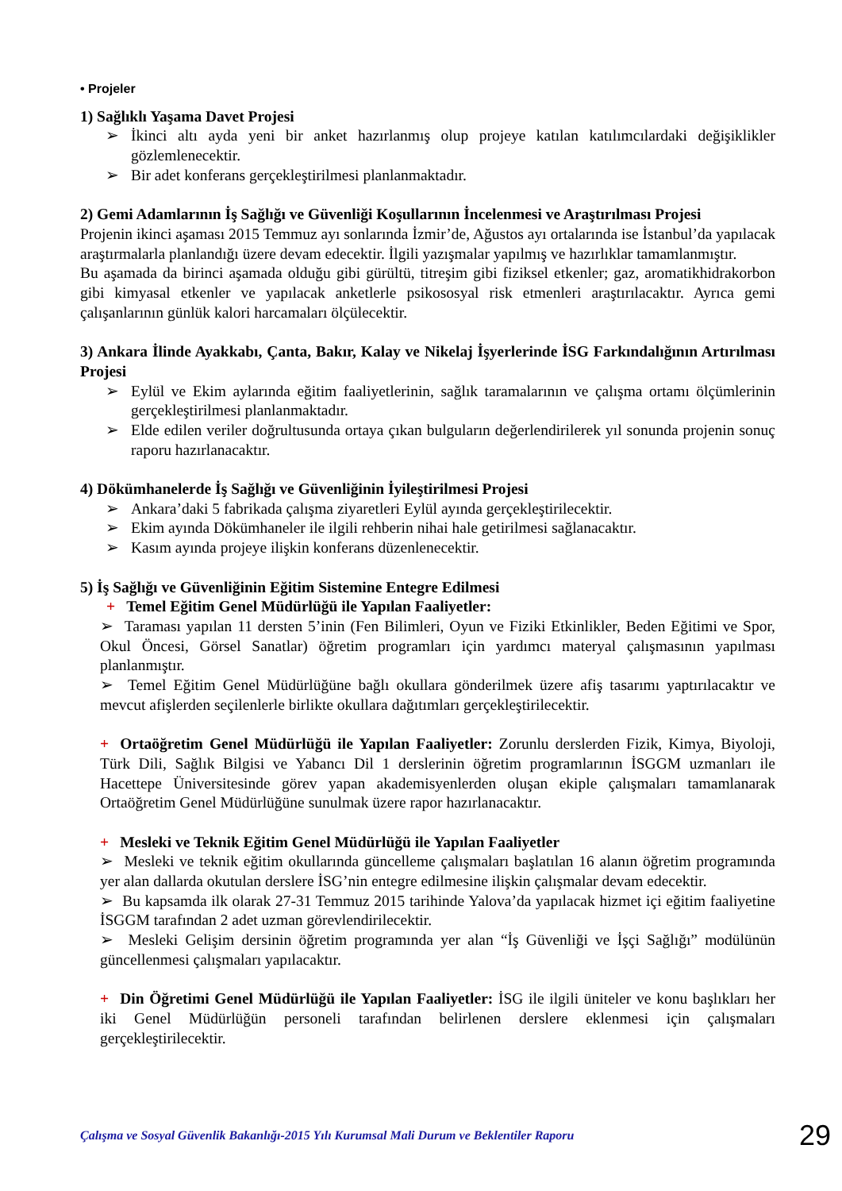• Projeler
1) Sağlıklı Yaşama Davet Projesi
➢ İkinci altı ayda yeni bir anket hazırlanmış olup projeye katılan katılımcılardaki değişiklikler gözlemlenecektir.
➢ Bir adet konferans gerçekleştirilmesi planlanmaktadır.
2) Gemi Adamlarının İş Sağlığı ve Güvenliği Koşullarının İncelenmesi ve Araştırılması Projesi
Projenin ikinci aşaması 2015 Temmuz ayı sonlarında İzmir’de, Ağustos ayı ortalarında ise İstanbul’da yapılacak araştırmalarla planlandığı üzere devam edecektir. İlgili yazışmalar yapılmış ve hazırlıklar tamamlanmıştır.
Bu aşamada da birinci aşamada olduğu gibi gürültü, titreşim gibi fiziksel etkenler; gaz, aromatikhidrakorbon gibi kimyasal etkenler ve yapılacak anketlerle psikososyal risk etmenleri araştırılacaktır. Ayrıca gemi çalışanlarının günlük kalori harcamaları ölçülecektir.
3) Ankara İlinde Ayakkabı, Çanta, Bakır, Kalay ve Nikelaj İşyerlerinde İSG Farkındalığının Artırılması Projesi
➢ Eylül ve Ekim aylarında eğitim faaliyetlerinin, sağlık taramalarının ve çalışma ortamı ölçümlerinin gerçekleştirilmesi planlanmaktadır.
➢ Elde edilen veriler doğrultusunda ortaya çıkan bulguların değerlendirilerek yıl sonunda projenin sonuç raporu hazırlanacaktır.
4) Dökümhanelerde İş Sağlığı ve Güvenliğinin İyileştirilmesi Projesi
➢ Ankara’daki 5 fabrikada çalışma ziyaretleri Eylül ayında gerçekleştirilecektir.
➢ Ekim ayında Dökümhaneler ile ilgili rehberin nihai hale getirilmesi sağlanacaktır.
➢ Kasım ayında projeye ilişkin konferans düzenlenecektir.
5) İş Sağlığı ve Güvenliğinin Eğitim Sistemine Entegre Edilmesi
+ Temel Eğitim Genel Müdürlüğü ile Yapılan Faaliyetler:
➢ Taraması yapılan 11 dersten 5’inin (Fen Bilimleri, Oyun ve Fiziki Etkinlikler, Beden Eğitimi ve Spor, Okul Öncesi, Görsel Sanatlar) öğretim programları için yardımcı materyal çalışmasının yapılması planlanmıştır.
➢ Temel Eğitim Genel Müdürlüğüne bağlı okullara gönderilmek üzere afiş tasarımı yaptırılacaktır ve mevcut afişlerden seçilenlerle birlikte okullara dağıtımları gerçekleştirilecektir.
+ Ortaöğretim Genel Müdürlüğü ile Yapılan Faaliyetler: Zorunlu derslerden Fizik, Kimya, Biyoloji, Türk Dili, Sağlık Bilgisi ve Yabancı Dil 1 derslerinin öğretim programlarının İSGGM uzmanları ile Hacettepe Üniversitesinde görev yapan akademisyenlerden oluşan ekiple çalışmaları tamamlanarak Ortaöğretim Genel Müdürlüğüne sunulmak üzere rapor hazırlanacaktır.
+ Mesleki ve Teknik Eğitim Genel Müdürlüğü ile Yapılan Faaliyetler
➢ Mesleki ve teknik eğitim okullarında güncelleme çalışmaları başlatılan 16 alanın öğretim programında yer alan dallarda okutulan derslere İSG’nin entegre edilmesine ilişkin çalışmalar devam edecektir.
➢ Bu kapsamda ilk olarak 27-31 Temmuz 2015 tarihinde Yalova’da yapılacak hizmet içi eğitim faaliyetine İSGGM tarafından 2 adet uzman görevlendirilecektir.
➢ Mesleki Gelişim dersinin öğretim programında yer alan “İş Güvenliği ve İşçi Sağlığı” modülünün güncellenmesi çalışmaları yapılacaktır.
+ Din Öğretimi Genel Müdürlüğü ile Yapılan Faaliyetler: İSG ile ilgili üniteler ve konu başlıkları her iki Genel Müdürlüğün personeli tarafından belirlenen derslere eklenmesi için çalışmaları gerçekleştirilecektir.
Çalışma ve Sosyal Güvenlik Bakanlığı-2015 Yılı Kurumsal Mali Durum ve Beklentiler Raporu 29